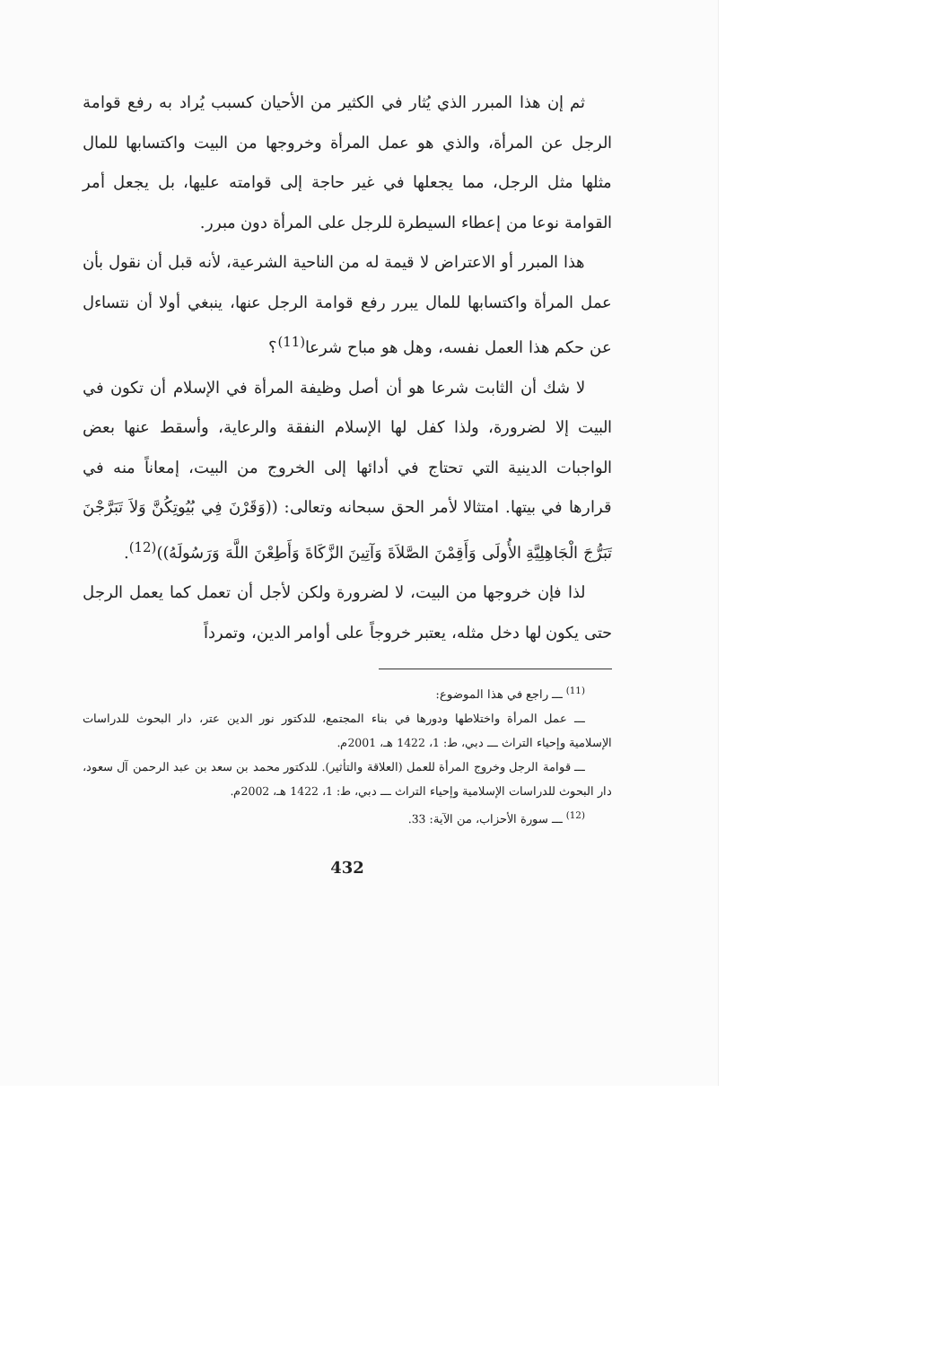ثم إن هذا المبرر الذي يُثار في الكثير من الأحيان كسبب يُراد به رفع قوامة الرجل عن المرأة، والذي هو عمل المرأة وخروجها من البيت واكتسابها للمال مثلها مثل الرجل، مما يجعلها في غير حاجة إلى قوامته عليها، بل يجعل أمر القوامة نوعا من إعطاء السيطرة للرجل على المرأة دون مبرر.
هذا المبرر أو الاعتراض لا قيمة له من الناحية الشرعية، لأنه قبل أن نقول بأن عمل المرأة واكتسابها للمال يبرر رفع قوامة الرجل عنها، ينبغي أولا أن نتساءل عن حكم هذا العمل نفسه، وهل هو مباح شرعا<sup>(11)</sup>؟
لا شك أن الثابت شرعا هو أن أصل وظيفة المرأة في الإسلام أن تكون في البيت إلا لضرورة، ولذا كفل لها الإسلام النفقة والرعاية، وأسقط عنها بعض الواجبات الدينية التي تحتاج في أدائها إلى الخروج من البيت، إمعاناً منه في قرارها في بيتها. امتثالا لأمر الحق سبحانه وتعالى: ((وَقَرْنَ فِي بُيُوتِكُنَّ وَلاَ تَبَرَّجْنَ تَبَرُّجَ الْجَاهِلِيَّةِ الأُولَى وَأَقِمْنَ الصَّلاَةَ وَآتِينَ الزَّكَاةَ وَأَطِعْنَ اللَّهَ وَرَسُولَهُ))<sup>(12)</sup>.
لذا فإن خروجها من البيت، لا لضرورة ولكن لأجل أن تعمل كما يعمل الرجل حتى يكون لها دخل مثله، يعتبر خروجاً على أوامر الدين، وتمرداً
<sup>(11)</sup> ـــ راجع في هذا الموضوع:
ـــ عمل المرأة واختلاطها ودورها في بناء المجتمع، للدكتور نور الدين عتر، دار البحوث للدراسات الإسلامية وإحياء التراث ـــ دبي، ط: 1، 1422 هـ، 2001م.
ـــ قوامة الرجل وخروج المرأة للعمل (العلاقة والتأثير). للدكتور محمد بن سعد بن عبد الرحمن آل سعود، دار البحوث للدراسات الإسلامية وإحياء التراث ـــ دبي، ط: 1، 1422 هـ، 2002م.
<sup>(12)</sup> ـــ سورة الأحزاب، من الآية: 33.
432